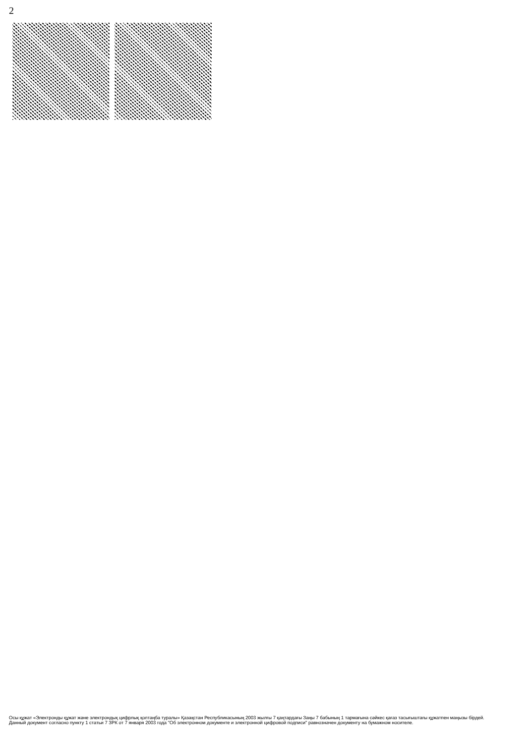2
Осы құжат «Электронды құжат және электрондық цифрлық қолтаңба туралы» Қазақстан Республикасының 2003 жылғы 7 қаңтардағы Заңы 7 бабының 1 тармағына сәйкес қағаз тасығыштағы құжатпен маңызы бірдей.
Данный документ согласно пункту 1 статьи 7 ЗРК от 7 января 2003 года "Об электронном документе и электронной цифровой подписи" равнозначен документу на бумажном носителе.